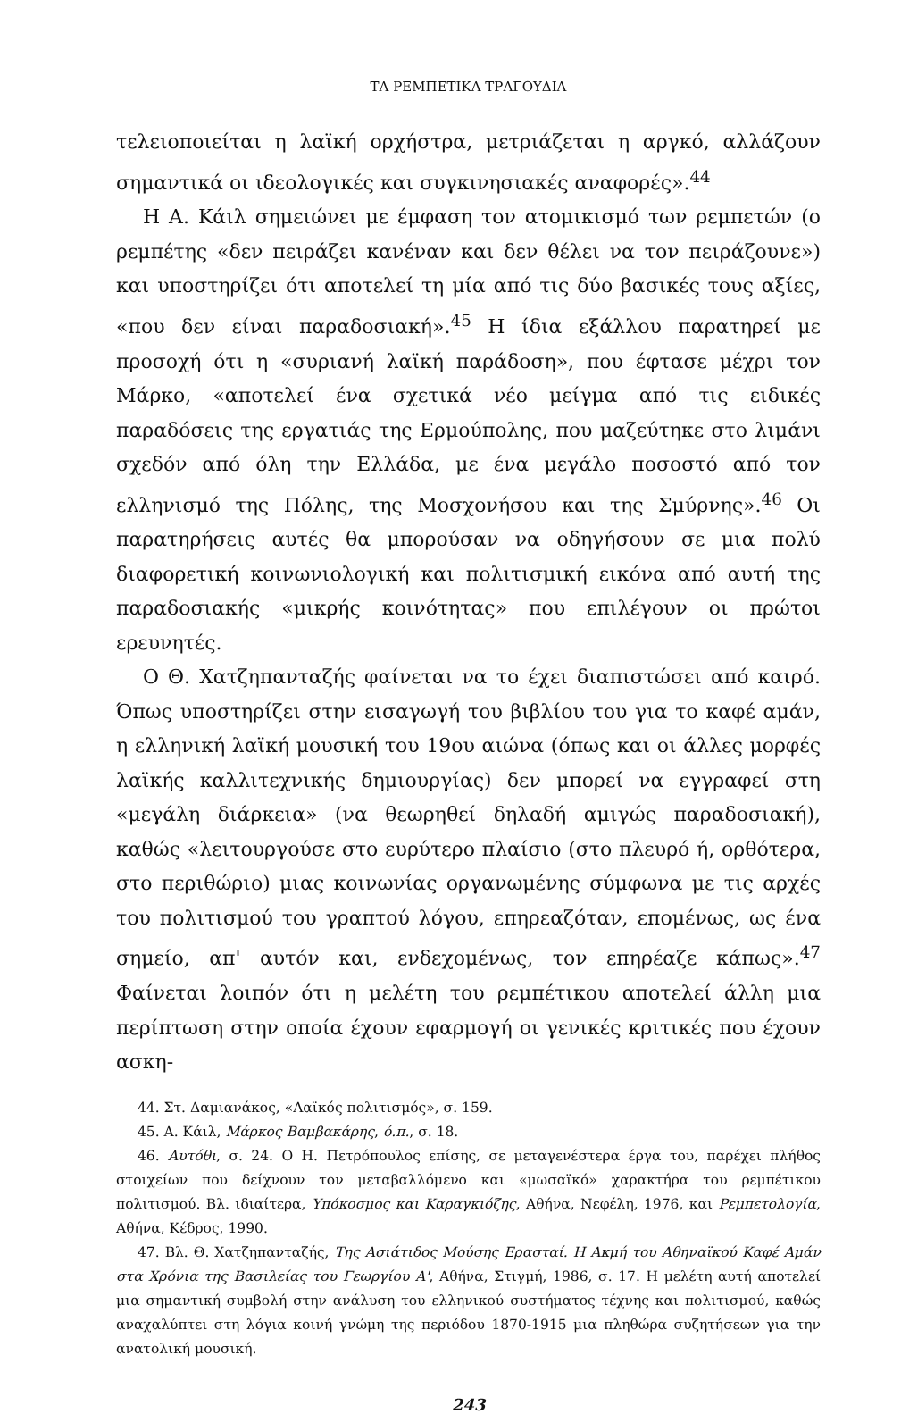ΤΑ ΡΕΜΠΕΤΙΚΑ ΤΡΑΓΟΥΔΙΑ
τελειοποιείται η λαϊκή ορχήστρα, μετριάζεται η αργκό, αλλάζουν σημαντικά οι ιδεολογικές και συγκινησιακές αναφορές».<sup>44</sup>
Η Α. Κάιλ σημειώνει με έμφαση τον ατομικισμό των ρεμπετών (ο ρεμπέτης «δεν πειράζει κανέναν και δεν θέλει να τον πειράζουνε») και υποστηρίζει ότι αποτελεί τη μία από τις δύο βασικές τους αξίες, «που δεν είναι παραδοσιακή».<sup>45</sup> Η ίδια εξάλλου παρατηρεί με προσοχή ότι η «συριανή λαϊκή παράδοση», που έφτασε μέχρι τον Μάρκο, «αποτελεί ένα σχετικά νέο μείγμα από τις ειδικές παραδόσεις της εργατιάς της Ερμούπολης, που μαζεύτηκε στο λιμάνι σχεδόν από όλη την Ελλάδα, με ένα μεγάλο ποσοστό από τον ελληνισμό της Πόλης, της Μοσχονήσου και της Σμύρνης».<sup>46</sup> Οι παρατηρήσεις αυτές θα μπορούσαν να οδηγήσουν σε μια πολύ διαφορετική κοινωνιολογική και πολιτισμική εικόνα από αυτή της παραδοσιακής «μικρής κοινότητας» που επιλέγουν οι πρώτοι ερευνητές.
Ο Θ. Χατζηπανταζής φαίνεται να το έχει διαπιστώσει από καιρό. Όπως υποστηρίζει στην εισαγωγή του βιβλίου του για το καφέ αμάν, η ελληνική λαϊκή μουσική του 19ου αιώνα (όπως και οι άλλες μορφές λαϊκής καλλιτεχνικής δημιουργίας) δεν μπορεί να εγγραφεί στη «μεγάλη διάρκεια» (να θεωρηθεί δηλαδή αμιγώς παραδοσιακή), καθώς «λειτουργούσε στο ευρύτερο πλαίσιο (στο πλευρό ή, ορθότερα, στο περιθώριο) μιας κοινωνίας οργανωμένης σύμφωνα με τις αρχές του πολιτισμού του γραπτού λόγου, επηρεαζόταν, επομένως, ως ένα σημείο, απ' αυτόν και, ενδεχομένως, τον επηρέαζε κάπως».<sup>47</sup> Φαίνεται λοιπόν ότι η μελέτη του ρεμπέτικου αποτελεί άλλη μια περίπτωση στην οποία έχουν εφαρμογή οι γενικές κριτικές που έχουν ασκη-
44. Στ. Δαμιανάκος, «Λαϊκός πολιτισμός», σ. 159.
45. Α. Κάιλ, Μάρκος Βαμβακάρης, ό.π., σ. 18.
46. Αυτόθι, σ. 24. Ο Η. Πετρόπουλος επίσης, σε μεταγενέστερα έργα του, παρέχει πλήθος στοιχείων που δείχνουν τον μεταβαλλόμενο και «μωσαϊκό» χαρακτήρα του ρεμπέτικου πολιτισμού. Βλ. ιδιαίτερα, Υπόκοσμος και Καραγκιόζης, Αθήνα, Νεφέλη, 1976, και Ρεμπετολογία, Αθήνα, Κέδρος, 1990.
47. Βλ. Θ. Χατζηπανταζής, Της Ασιάτιδος Μούσης Ερασταί. Η Ακμή του Αθηναϊκού Καφέ Αμάν στα Χρόνια της Βασιλείας του Γεωργίου Α', Αθήνα, Στιγμή, 1986, σ. 17. Η μελέτη αυτή αποτελεί μια σημαντική συμβολή στην ανάλυση του ελληνικού συστήματος τέχνης και πολιτισμού, καθώς αναχαλύπτει στη λόγια κοινή γνώμη της περιόδου 1870-1915 μια πληθώρα συζητήσεων για την ανατολική μουσική.
243